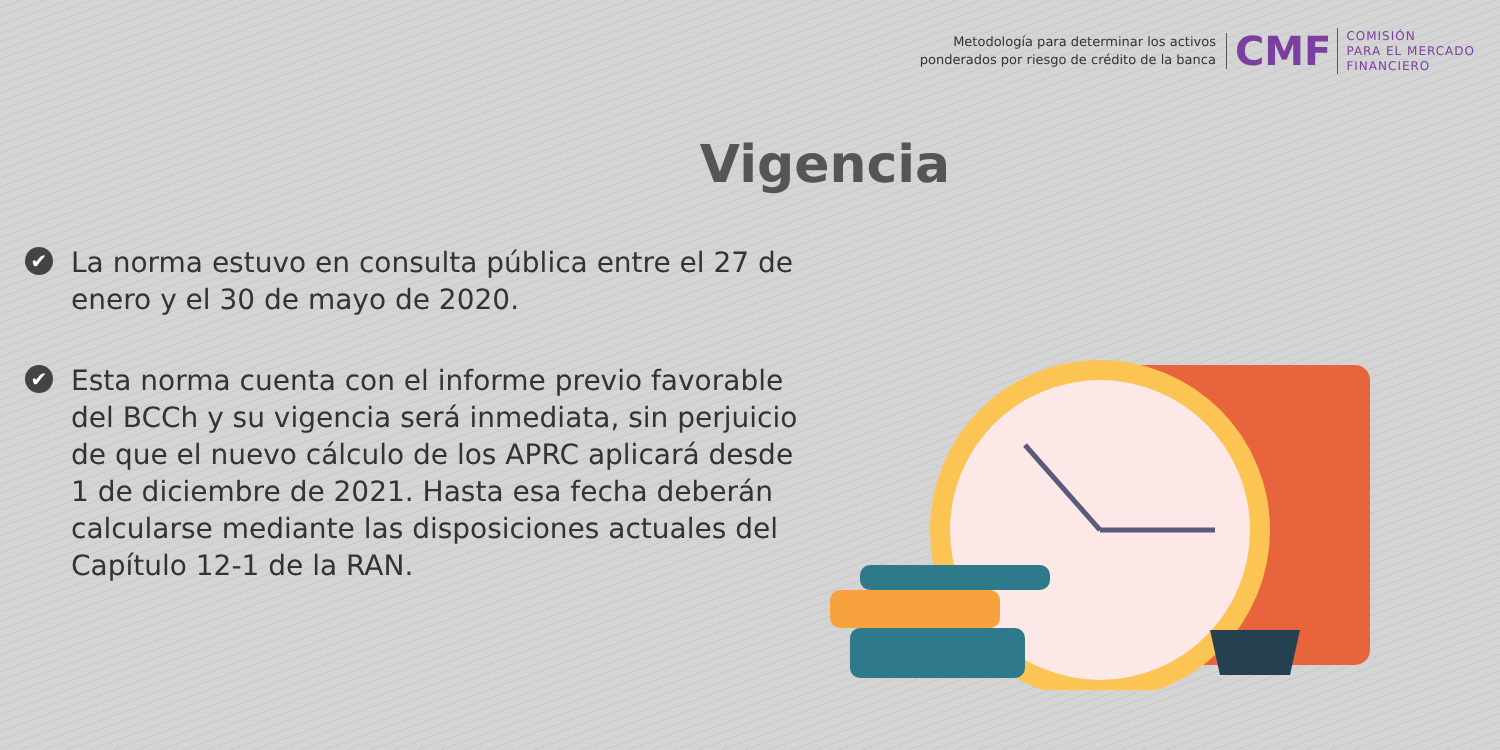Metodología para determinar los activos
ponderados por riesgo de crédito de la banca
CMF
COMISIÓN
PARA EL MERCADO
FINANCIERO
Vigencia
✔ La norma estuvo en consulta pública entre el 27 de enero y el 30 de mayo de 2020.
✔ Esta norma cuenta con el informe previo favorable del BCCh y su vigencia será inmediata, sin perjuicio de que el nuevo cálculo de los APRC aplicará desde 1 de diciembre de 2021. Hasta esa fecha deberán calcularse mediante las disposiciones actuales del Capítulo 12-1 de la RAN.